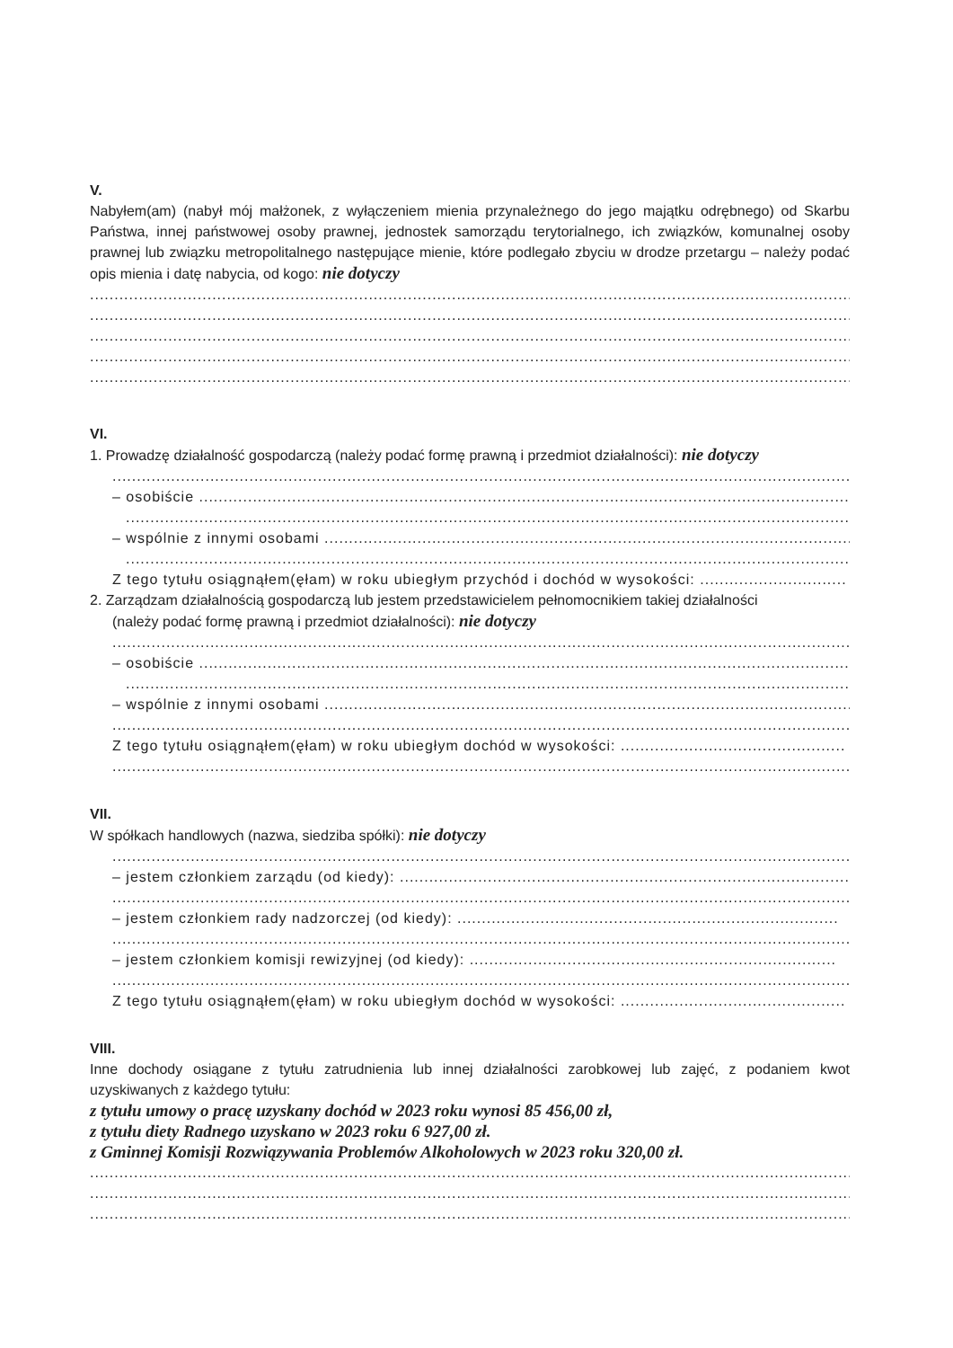V.
Nabyłem(am) (nabył mój małżonek, z wyłączeniem mienia przynależnego do jego majątku odrębnego) od Skarbu Państwa, innej państwowej osoby prawnej, jednostek samorządu terytorialnego, ich związków, komunalnej osoby prawnej lub związku metropolitalnego następujące mienie, które podlegało zbyciu w drodze przetargu – należy podać opis mienia i datę nabycia, od kogo: nie dotyczy
....................................................................................................................................................................................
....................................................................................................................................................................................
....................................................................................................................................................................................
....................................................................................................................................................................................
....................................................................................................................................................................................
VI.
1. Prowadzę działalność gospodarczą (należy podać formę prawną i przedmiot działalności): nie dotyczy
....................................................................................................................................................................................
– osobiście ..........................................................................................................................................................
....................................................................................................................................................................................
– wspólnie z innymi osobami ..................................................................................................................
....................................................................................................................................................................................
Z tego tytułu osiągnąłem(ęłam) w roku ubiegłym przychód i dochód w wysokości: ..............................
2. Zarządzam działalnością gospodarczą lub jestem przedstawicielem pełnomocnikiem takiej działalności
(należy podać formę prawną i przedmiot działalności): nie dotyczy
....................................................................................................................................................................................
– osobiście ..........................................................................................................................................................
....................................................................................................................................................................................
– wspólnie z innymi osobami ..................................................................................................................
....................................................................................................................................................................................
Z tego tytułu osiągnąłem(ęłam) w roku ubiegłym dochód w wysokości: ..............................................
....................................................................................................................................................................................
VII.
W spółkach handlowych (nazwa, siedziba spółki): nie dotyczy
....................................................................................................................................................................................
– jestem członkiem zarządu (od kiedy): ............................................................................................
....................................................................................................................................................................................
– jestem członkiem rady nadzorczej (od kiedy): ..............................................................................
....................................................................................................................................................................................
– jestem członkiem komisji rewizyjnej (od kiedy): ...........................................................................
....................................................................................................................................................................................
Z tego tytułu osiągnąłem(ęłam) w roku ubiegłym dochód w wysokości: ..............................................
VIII.
Inne dochody osiągane z tytułu zatrudnienia lub innej działalności zarobkowej lub zajęć, z podaniem kwot uzyskiwanych z każdego tytułu:
z tytułu umowy o pracę uzyskany dochód w 2023 roku wynosi 85 456,00 zł,
z tytułu diety Radnego uzyskano w 2023 roku 6 927,00 zł.
z Gminnej Komisji Rozwiązywania Problemów Alkoholowych w 2023 roku 320,00 zł.
....................................................................................................................................................................................
....................................................................................................................................................................................
....................................................................................................................................................................................